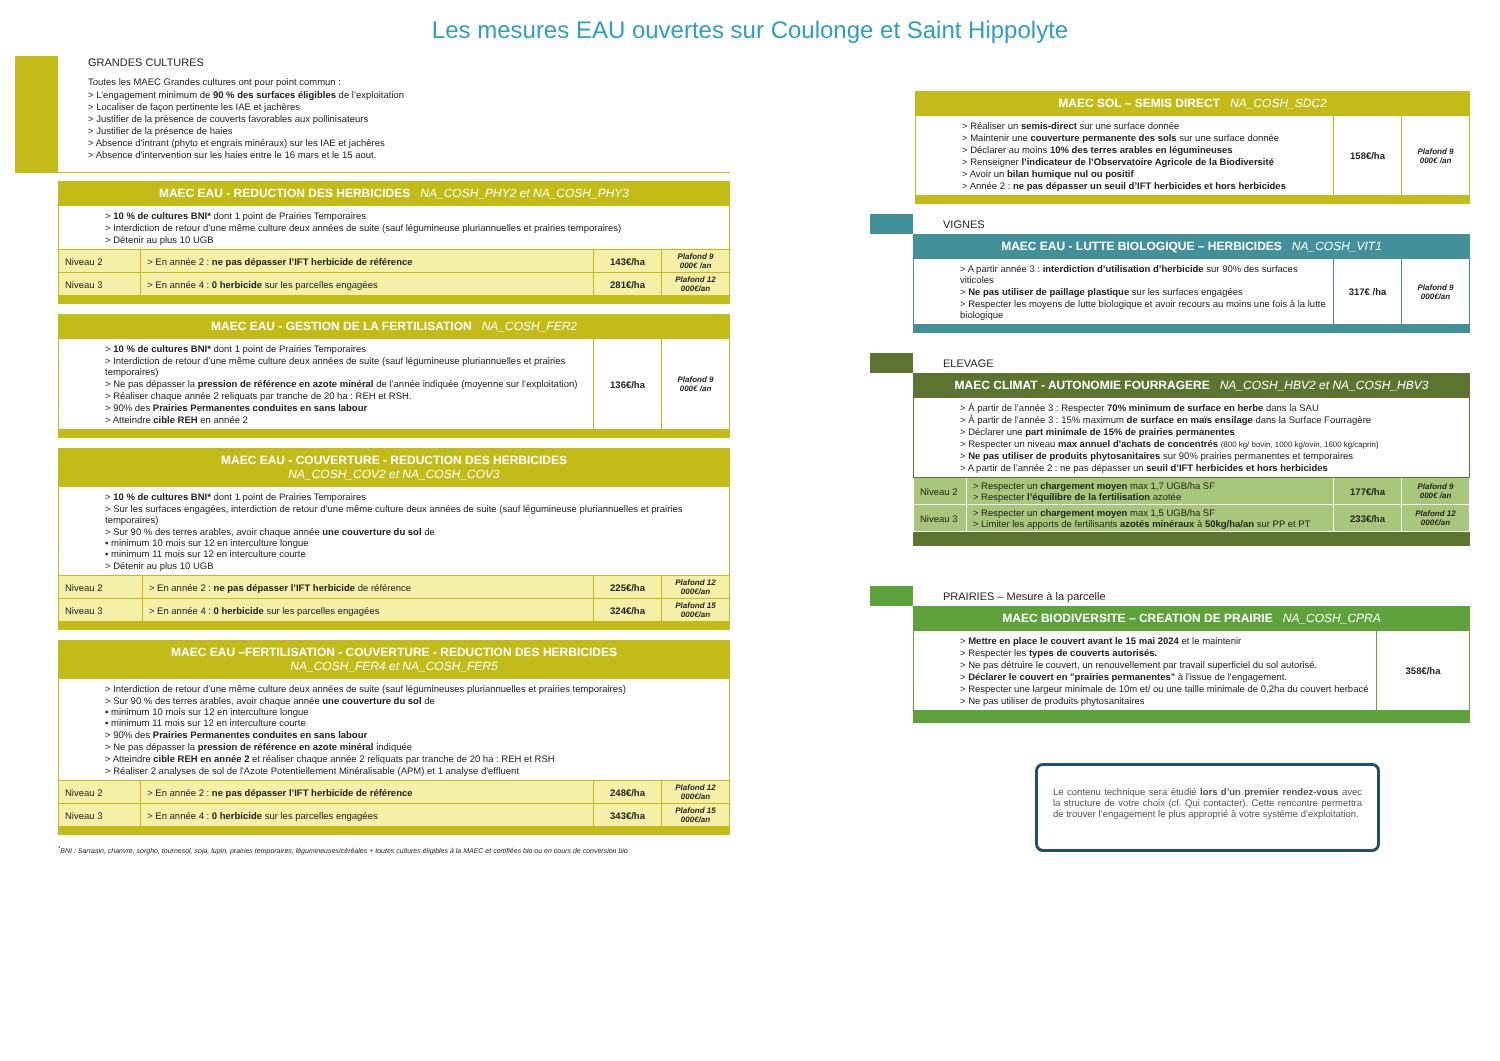Les mesures EAU ouvertes sur Coulonge et Saint Hippolyte
GRANDES CULTURES
Toutes les MAEC Grandes cultures ont pour point commun :
> L’engagement minimum de 90 % des surfaces éligibles de l’exploitation
> Localiser de façon pertinente les IAE et jachères
> Justifier de la présence de couverts favorables aux pollinisateurs
> Justifier de la présence de haies
> Absence d'intrant (phyto et engrais minéraux) sur les IAE et jachères
> Absence d'intervention sur les haies entre le 16 mars et le 15 aout.
MAEC EAU - REDUCTION DES HERBICIDES NA_COSH_PHY2 et NA_COSH_PHY3
| > 10 % de cultures BNI* dont 1 point de Prairies Temporaires > Interdiction de retour d’une même culture deux années de suite (sauf légumineuse pluriannuelles et prairies temporaires) > Détenir au plus 10 UGB | | | |
| Niveau 2 | > En année 2 : ne pas dépasser l’IFT herbicide de référence | 143€/ha | Plafond 9 000€ /an |
| Niveau 3 | > En année 4 : 0 herbicide sur les parcelles engagées | 281€/ha | Plafond 12 000€/an |
MAEC EAU - GESTION DE LA FERTILISATION NA_COSH_FER2
| > 10 % de cultures BNI* dont 1 point de Prairies Temporaires > Interdiction de retour d’une même culture deux années de suite (sauf légumineuse pluriannuelles et prairies temporaires) > Ne pas dépasser la pression de référence en azote minéral de l’année indiquée (moyenne sur l’exploitation) > Réaliser chaque année 2 reliquats par tranche de 20 ha : REH et RSH. > 90% des Prairies Permanentes conduites en sans labour > Atteindre cible REH en année 2 | 136€/ha | Plafond 9 000€ /an |
MAEC EAU - COUVERTURE - REDUCTION DES HERBICIDES
NA_COSH_COV2 et NA_COSH_COV3
| > 10 % de cultures BNI* dont 1 point de Prairies Temporaires > Sur les surfaces engagées, interdiction de retour d’une même culture deux années de suite (sauf légumineuse pluriannuelles et prairies temporaires) > Sur 90 % des terres arables, avoir chaque année une couverture du sol de ▪ minimum 10 mois sur 12 en interculture longue ▪ minimum 11 mois sur 12 en interculture courte > Détenir au plus 10 UGB | | | |
| Niveau 2 | > En année 2 : ne pas dépasser l’IFT herbicide de référence | 225€/ha | Plafond 12 000€/an |
| Niveau 3 | > En année 4 : 0 herbicide sur les parcelles engagées | 324€/ha | Plafond 15 000€/an |
MAEC EAU –FERTILISATION - COUVERTURE - REDUCTION DES HERBICIDES
NA_COSH_FER4 et NA_COSH_FER5
| > Interdiction de retour d’une même culture deux années de suite (sauf légumineuses pluriannuelles et prairies temporaires) > Sur 90 % des terres arables, avoir chaque année une couverture du sol de ▪ minimum 10 mois sur 12 en interculture longue ▪ minimum 11 mois sur 12 en interculture courte > 90% des Prairies Permanentes conduites en sans labour > Ne pas dépasser la pression de référence en azote minéral indiquée > Atteindre cible REH en année 2 et réaliser chaque année 2 reliquats par tranche de 20 ha : REH et RSH > Réaliser 2 analyses de sol de l'Azote Potentiellement Minéralisable (APM) et 1 analyse d'effluent | | | |
| Niveau 2 | > En année 2 : ne pas dépasser l’IFT herbicide de référence | 248€/ha | Plafond 12 000€/an |
| Niveau 3 | > En année 4 : 0 herbicide sur les parcelles engagées | 343€/ha | Plafond 15 000€/an |
<sup>*</sup> BNI : Sarrasin, chanvre, sorgho, tournesol, soja, lupin, prairies temporaires, légumineuses/céréales + toutes cultures éligibles à la MAEC et certifiées bio ou en cours de conversion bio
MAEC SOL – SEMIS DIRECT NA_COSH_SDC2
| > Réaliser un semis-direct sur une surface donnée > Maintenir une couverture permanente des sols sur une surface donnée > Déclarer au moins 10% des terres arables en légumineuses > Renseigner l’indicateur de l’Observatoire Agricole de la Biodiversité > Avoir un bilan humique nul ou positif > Année 2 : ne pas dépasser un seuil d’IFT herbicides et hors herbicides | 158€/ha | Plafond 9 000€ /an |
VIGNES
MAEC EAU - LUTTE BIOLOGIQUE – HERBICIDES NA_COSH_VIT1
| > A partir année 3 : interdiction d’utilisation d’herbicide sur 90% des surfaces viticoles > Ne pas utiliser de paillage plastique sur les surfaces engagées > Respecter les moyens de lutte biologique et avoir recours au moins une fois à la lutte biologique | 317€ /ha | Plafond 9 000€/an |
ELEVAGE
MAEC CLIMAT - AUTONOMIE FOURRAGERE NA_COSH_HBV2 et NA_COSH_HBV3
| > À partir de l’année 3 : Respecter 70% minimum de surface en herbe dans la SAU > À partir de l’année 3 : 15% maximum de surface en maïs ensilage dans la Surface Fourragère > Déclarer une part minimale de 15% de prairies permanentes > Respecter un niveau max annuel d'achats de concentrés (800 kg/ bovin, 1000 kg/ovin, 1600 kg/caprin) > Ne pas utiliser de produits phytosanitaires sur 90% prairies permanentes et temporaires > A partir de l’année 2 : ne pas dépasser un seuil d’IFT herbicides et hors herbicides | | | |
| Niveau 2 | > Respecter un chargement moyen max 1,7 UGB/ha SF > Respecter l’équilibre de la fertilisation azotée | 177€/ha | Plafond 9 000€ /an |
| Niveau 3 | > Respecter un chargement moyen max 1,5 UGB/ha SF > Limiter les apports de fertilisants azotés minéraux à 50kg/ha/an sur PP et PT | 233€/ha | Plafond 12 000€/an |
PRAIRIES – Mesure à la parcelle
MAEC BIODIVERSITE – CREATION DE PRAIRIE NA_COSH_CPRA
| > Mettre en place le couvert avant le 15 mai 2024 et le maintenir > Respecter les types de couverts autorisés. > Ne pas détruire le couvert, un renouvellement par travail superficiel du sol autorisé. > Déclarer le couvert en "prairies permanentes" à l'issue de l'engagement. > Respecter une largeur minimale de 10m et/ ou une taille minimale de 0,2ha du couvert herbacé > Ne pas utiliser de produits phytosanitaires | 358€/ha |
Le contenu technique sera étudié lors d’un premier rendez-vous avec la structure de votre choix (cf. Qui contacter). Cette rencontre permettra de trouver l’engagement le plus approprié à votre système d’exploitation.